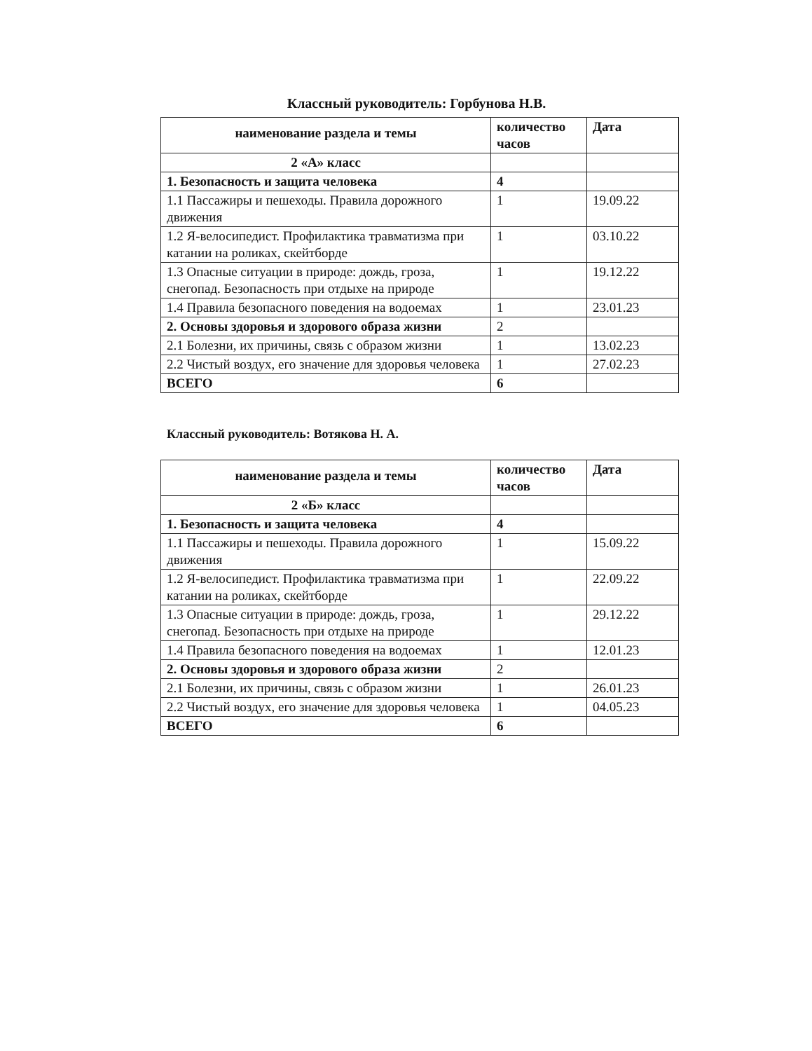Классный руководитель: Горбунова Н.В.
| наименование раздела и темы | количество часов | Дата |
| --- | --- | --- |
| 2 «А» класс | | |
| 1. Безопасность и защита человека | 4 | |
| 1.1 Пассажиры и пешеходы. Правила дорожного движения | 1 | 19.09.22 |
| 1.2 Я-велосипедист. Профилактика травматизма при катании на роликах, скейтборде | 1 | 03.10.22 |
| 1.3 Опасные ситуации в природе: дождь, гроза, снегопад. Безопасность при отдыхе на природе | 1 | 19.12.22 |
| 1.4 Правила безопасного поведения на водоемах | 1 | 23.01.23 |
| 2. Основы здоровья и здорового образа жизни | 2 | |
| 2.1 Болезни, их причины, связь с образом жизни | 1 | 13.02.23 |
| 2.2 Чистый воздух, его значение для здоровья человека | 1 | 27.02.23 |
| ВСЕГО | 6 | |
Классный руководитель: Вотякова Н. А.
| наименование раздела и темы | количество часов | Дата |
| --- | --- | --- |
| 2 «Б» класс | | |
| 1. Безопасность и защита человека | 4 | |
| 1.1 Пассажиры и пешеходы. Правила дорожного движения | 1 | 15.09.22 |
| 1.2 Я-велосипедист. Профилактика травматизма при катании на роликах, скейтборде | 1 | 22.09.22 |
| 1.3 Опасные ситуации в природе: дождь, гроза, снегопад. Безопасность при отдыхе на природе | 1 | 29.12.22 |
| 1.4 Правила безопасного поведения на водоемах | 1 | 12.01.23 |
| 2. Основы здоровья и здорового образа жизни | 2 | |
| 2.1 Болезни, их причины, связь с образом жизни | 1 | 26.01.23 |
| 2.2 Чистый воздух, его значение для здоровья человека | 1 | 04.05.23 |
| ВСЕГО | 6 | |